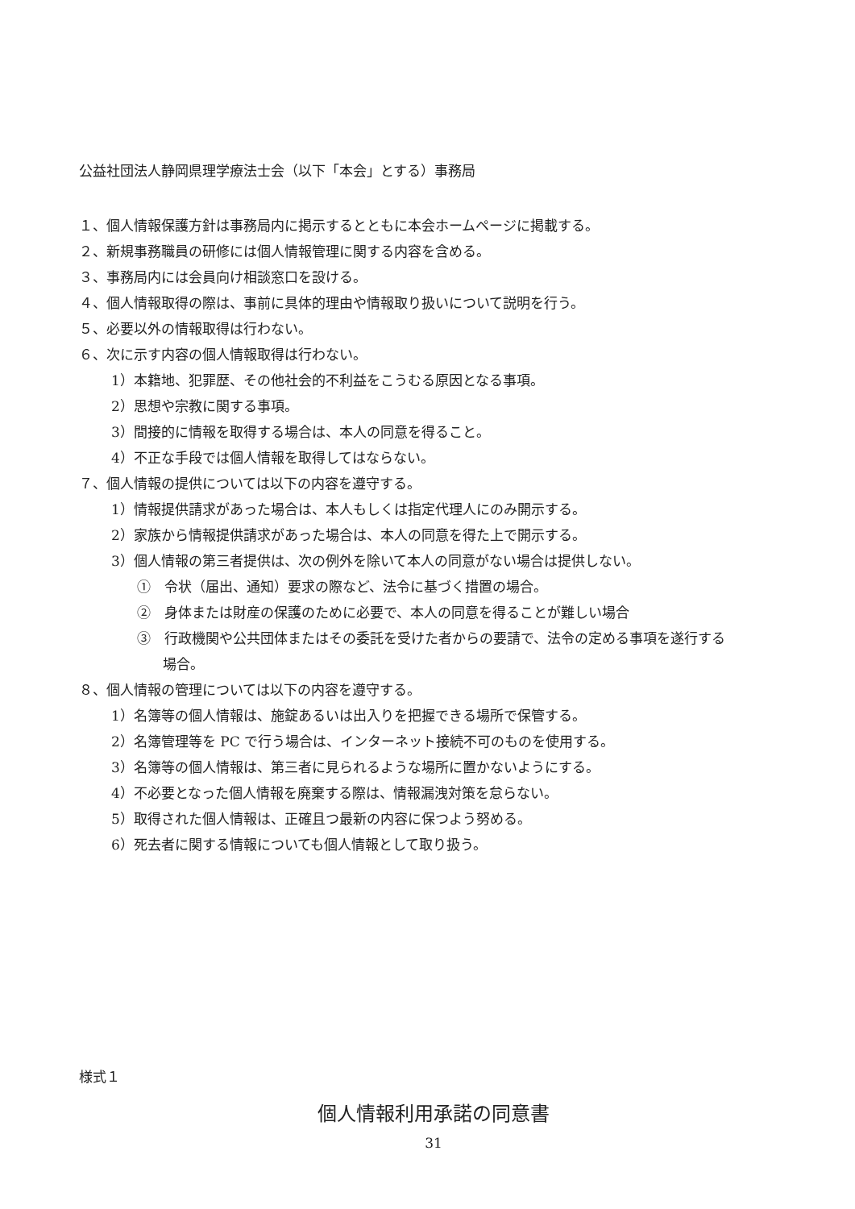公益社団法人静岡県理学療法士会（以下「本会」とする）事務局
１、個人情報保護方針は事務局内に掲示するとともに本会ホームページに掲載する。
２、新規事務職員の研修には個人情報管理に関する内容を含める。
３、事務局内には会員向け相談窓口を設ける。
４、個人情報取得の際は、事前に具体的理由や情報取り扱いについて説明を行う。
５、必要以外の情報取得は行わない。
６、次に示す内容の個人情報取得は行わない。
1）本籍地、犯罪歴、その他社会的不利益をこうむる原因となる事項。
2）思想や宗教に関する事項。
3）間接的に情報を取得する場合は、本人の同意を得ること。
4）不正な手段では個人情報を取得してはならない。
７、個人情報の提供については以下の内容を遵守する。
1）情報提供請求があった場合は、本人もしくは指定代理人にのみ開示する。
2）家族から情報提供請求があった場合は、本人の同意を得た上で開示する。
3）個人情報の第三者提供は、次の例外を除いて本人の同意がない場合は提供しない。
①　令状（届出、通知）要求の際など、法令に基づく措置の場合。
②　身体または財産の保護のために必要で、本人の同意を得ることが難しい場合
③　行政機関や公共団体またはその委託を受けた者からの要請で、法令の定める事項を遂行する
場合。
８、個人情報の管理については以下の内容を遵守する。
1）名簿等の個人情報は、施錠あるいは出入りを把握できる場所で保管する。
2）名簿管理等を PC で行う場合は、インターネット接続不可のものを使用する。
3）名簿等の個人情報は、第三者に見られるような場所に置かないようにする。
4）不必要となった個人情報を廃棄する際は、情報漏洩対策を怠らない。
5）取得された個人情報は、正確且つ最新の内容に保つよう努める。
6）死去者に関する情報についても個人情報として取り扱う。
様式１
個人情報利用承諾の同意書
31